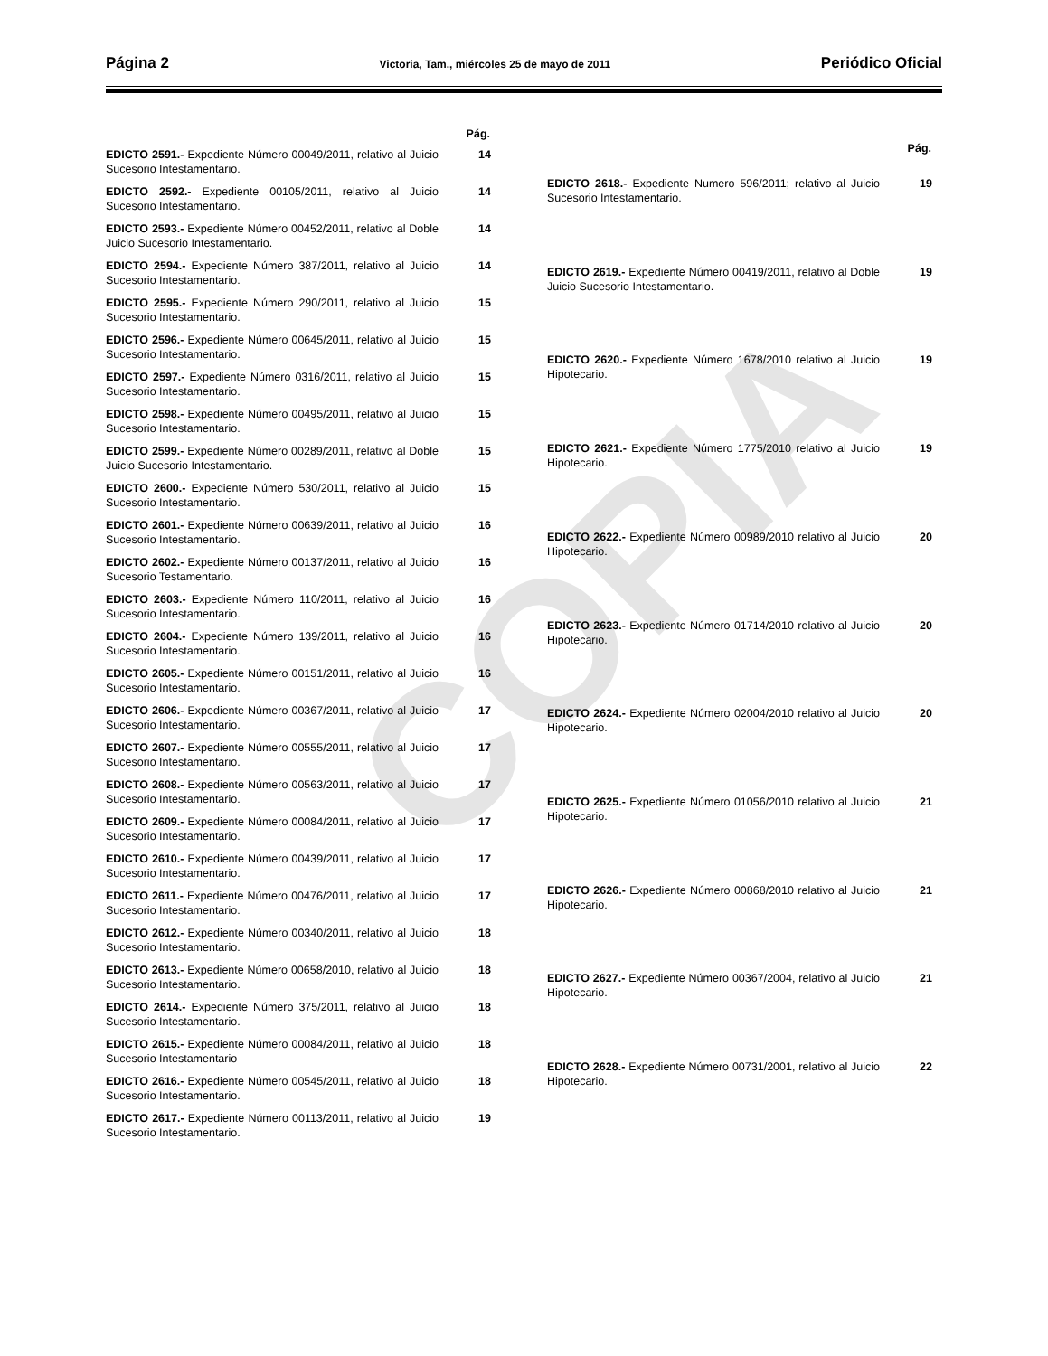COPIA
Página 2 Victoria, Tam., miércoles 25 de mayo de 2011 Periódico Oficial
| | Pág. |
| --- | --- |
| EDICTO 2591.- Expediente Número 00049/2011, relativo al Juicio Sucesorio Intestamentario. | 14 |
| EDICTO 2592.- Expediente 00105/2011, relativo al Juicio Sucesorio Intestamentario. | 14 |
| EDICTO 2593.- Expediente Número 00452/2011, relativo al Doble Juicio Sucesorio Intestamentario. | 14 |
| EDICTO 2594.- Expediente Número 387/2011, relativo al Juicio Sucesorio Intestamentario. | 14 |
| EDICTO 2595.- Expediente Número 290/2011, relativo al Juicio Sucesorio Intestamentario. | 15 |
| EDICTO 2596.- Expediente Número 00645/2011, relativo al Juicio Sucesorio Intestamentario. | 15 |
| EDICTO 2597.- Expediente Número 0316/2011, relativo al Juicio Sucesorio Intestamentario. | 15 |
| EDICTO 2598.- Expediente Número 00495/2011, relativo al Juicio Sucesorio Intestamentario. | 15 |
| EDICTO 2599.- Expediente Número 00289/2011, relativo al Doble Juicio Sucesorio Intestamentario. | 15 |
| EDICTO 2600.- Expediente Número 530/2011, relativo al Juicio Sucesorio Intestamentario. | 15 |
| EDICTO 2601.- Expediente Número 00639/2011, relativo al Juicio Sucesorio Intestamentario. | 16 |
| EDICTO 2602.- Expediente Número 00137/2011, relativo al Juicio Sucesorio Testamentario. | 16 |
| EDICTO 2603.- Expediente Número 110/2011, relativo al Juicio Sucesorio Intestamentario. | 16 |
| EDICTO 2604.- Expediente Número 139/2011, relativo al Juicio Sucesorio Intestamentario. | 16 |
| EDICTO 2605.- Expediente Número 00151/2011, relativo al Juicio Sucesorio Intestamentario. | 16 |
| EDICTO 2606.- Expediente Número 00367/2011, relativo al Juicio Sucesorio Intestamentario. | 17 |
| EDICTO 2607.- Expediente Número 00555/2011, relativo al Juicio Sucesorio Intestamentario. | 17 |
| EDICTO 2608.- Expediente Número 00563/2011, relativo al Juicio Sucesorio Intestamentario. | 17 |
| EDICTO 2609.- Expediente Número 00084/2011, relativo al Juicio Sucesorio Intestamentario. | 17 |
| EDICTO 2610.- Expediente Número 00439/2011, relativo al Juicio Sucesorio Intestamentario. | 17 |
| EDICTO 2611.- Expediente Número 00476/2011, relativo al Juicio Sucesorio Intestamentario. | 17 |
| EDICTO 2612.- Expediente Número 00340/2011, relativo al Juicio Sucesorio Intestamentario. | 18 |
| EDICTO 2613.- Expediente Número 00658/2010, relativo al Juicio Sucesorio Intestamentario. | 18 |
| EDICTO 2614.- Expediente Número 375/2011, relativo al Juicio Sucesorio Intestamentario. | 18 |
| EDICTO 2615.- Expediente Número 00084/2011, relativo al Juicio Sucesorio Intestamentario | 18 |
| EDICTO 2616.- Expediente Número 00545/2011, relativo al Juicio Sucesorio Intestamentario. | 18 |
| EDICTO 2617.- Expediente Número 00113/2011, relativo al Juicio Sucesorio Intestamentario. | 19 |
| | Pág. |
| --- | --- |
| EDICTO 2618.- Expediente Numero 596/2011; relativo al Juicio Sucesorio Intestamentario. | 19 |
| EDICTO 2619.- Expediente Número 00419/2011, relativo al Doble Juicio Sucesorio Intestamentario. | 19 |
| EDICTO 2620.- Expediente Número 1678/2010 relativo al Juicio Hipotecario. | 19 |
| EDICTO 2621.- Expediente Número 1775/2010 relativo al Juicio Hipotecario. | 19 |
| EDICTO 2622.- Expediente Número 00989/2010 relativo al Juicio Hipotecario. | 20 |
| EDICTO 2623.- Expediente Número 01714/2010 relativo al Juicio Hipotecario. | 20 |
| EDICTO 2624.- Expediente Número 02004/2010 relativo al Juicio Hipotecario. | 20 |
| EDICTO 2625.- Expediente Número 01056/2010 relativo al Juicio Hipotecario. | 21 |
| EDICTO 2626.- Expediente Número 00868/2010 relativo al Juicio Hipotecario. | 21 |
| EDICTO 2627.- Expediente Número 00367/2004, relativo al Juicio Hipotecario. | 21 |
| EDICTO 2628.- Expediente Número 00731/2001, relativo al Juicio Hipotecario. | 22 |